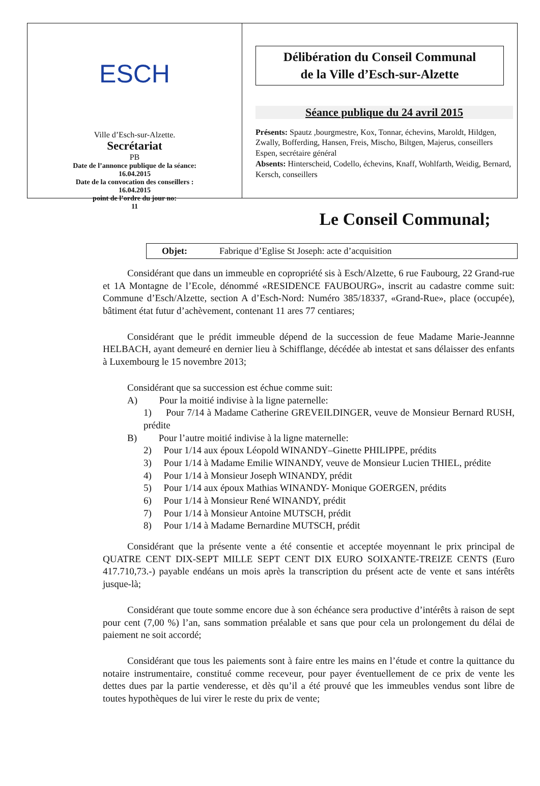ESCH
Ville d’Esch-sur-Alzette.
Secrétariat
PB
Date de l’annonce publique de la séance:
16.04.2015
Date de la convocation des conseillers :
16.04.2015
point de l’ordre du jour no:
11
Délibération du Conseil Communal
de la Ville d’Esch-sur-Alzette
Séance publique du 24 avril 2015
Présents: Spautz ,bourgmestre, Kox, Tonnar, échevins, Maroldt, Hildgen, Zwally, Bofferding, Hansen, Freis, Mischo, Biltgen, Majerus, conseillers
Espen, secrétaire général
Absents: Hinterscheid, Codello, échevins, Knaff, Wohlfarth, Weidig, Bernard, Kersch, conseillers
Le Conseil Communal;
Objet: Fabrique d’Eglise St Joseph: acte d’acquisition
Considérant que dans un immeuble en copropriété sis à Esch/Alzette, 6 rue Faubourg, 22 Grand-rue et 1A Montagne de l’Ecole, dénommé «RESIDENCE FAUBOURG», inscrit au cadastre comme suit: Commune d’Esch/Alzette, section A d’Esch-Nord: Numéro 385/18337, «Grand-Rue», place (occupée), bâtiment état futur d’achèvement, contenant 11 ares 77 centiares;
Considérant que le prédit immeuble dépend de la succession de feue Madame Marie-Jeannne HELBACH, ayant demeuré en dernier lieu à Schifflange, décédée ab intestat et sans délaisser des enfants à Luxembourg le 15 novembre 2013;
Considérant que sa succession est échue comme suit:
A) Pour la moitié indivise à la ligne paternelle:
1) Pour 7/14 à Madame Catherine GREVEILDINGER, veuve de Monsieur Bernard RUSH, prédite
B) Pour l’autre moitié indivise à la ligne maternelle:
2) Pour 1/14 aux époux Léopold WINANDY–Ginette PHILIPPE, prédits
3) Pour 1/14 à Madame Emilie WINANDY, veuve de Monsieur Lucien THIEL, prédite
4) Pour 1/14 à Monsieur Joseph WINANDY, prédit
5) Pour 1/14 aux époux Mathias WINANDY- Monique GOERGEN, prédits
6) Pour 1/14 à Monsieur René WINANDY, prédit
7) Pour 1/14 à Monsieur Antoine MUTSCH, prédit
8) Pour 1/14 à Madame Bernardine MUTSCH, prédit
Considérant que la présente vente a été consentie et acceptée moyennant le prix principal de QUATRE CENT DIX-SEPT MILLE SEPT CENT DIX EURO SOIXANTE-TREIZE CENTS (Euro 417.710,73.-) payable endéans un mois après la transcription du présent acte de vente et sans intérêts jusque-là;
Considérant que toute somme encore due à son échéance sera productive d’intérêts à raison de sept pour cent (7,00 %) l’an, sans sommation préalable et sans que pour cela un prolongement du délai de paiement ne soit accordé;
Considérant que tous les paiements sont à faire entre les mains en l’étude et contre la quittance du notaire instrumentaire, constitué comme receveur, pour payer éventuellement de ce prix de vente les dettes dues par la partie venderesse, et dès qu’il a été prouvé que les immeubles vendus sont libre de toutes hypothèques de lui virer le reste du prix de vente;